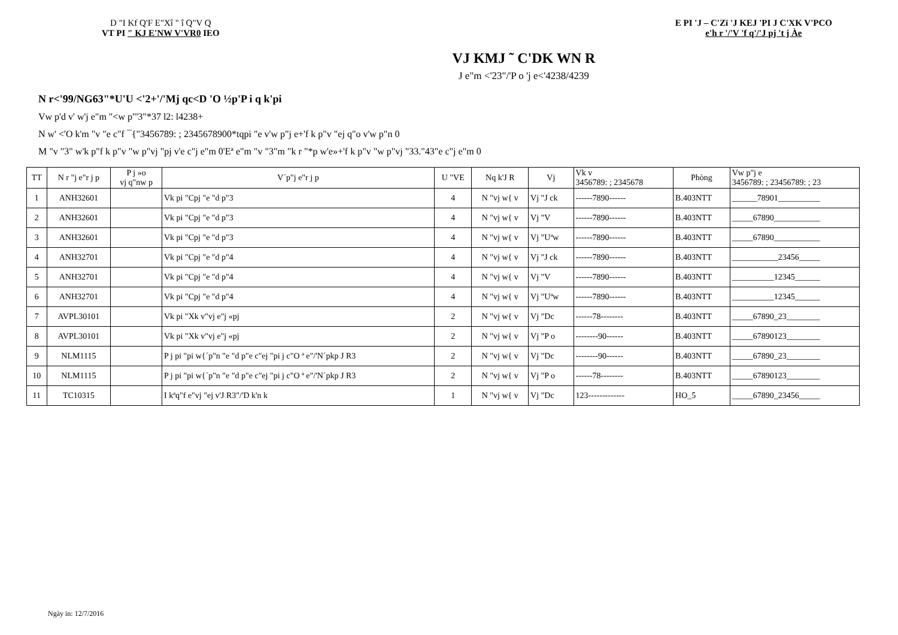D "I Kf Q'F E"Xî " î Q"V Q
VT PI " KJ E'NW V'VR0 IEO
E PI 'J – C'Zï 'J KEJ 'PI J C'XK V'PCO
e'h r '/'V 'f q'/'J pj 't j Àe
VJ KMJ ˜ C'DK WN R
J e"m <'23"/'P o 'j e<'4238/4239
N r<'99/NG63"*U'U <'2+'/'Mj qc<D 'O ½p'P i q k'pi
Vw p'd v' w'j e"m "<w p"'3"*37 l2: l4238+
N w' <'O k'm "v "e c"f ¯{"3456789: ; 2345678900*tqpi "e v'w p"j e+'f k p"v "ej q"o v'w p"n 0
M "v "3" w'k p"f k p"v "w p"vj "pj v'e c"j e"m 0'Eª e"m "v "3"m "k r "*p w'e»+'f k p"v "w p"vj "33."43"e c"j e"m 0
| TT | N r "j e"r j p | P j »o vj q"nw p | V´p"j e"r j p | U "VE | Nq k'J R | Vj | Vk v 3456789: ; 2345678 | Phòng | Vw p"j e 3456789: ; 23456789: ; 23 |
| --- | --- | --- | --- | --- | --- | --- | --- | --- | --- |
| 1 | ANH32601 | | Vk pi "Cpj "e "d p"3 | 4 | N "vj w{ v | Vj "J ck | ------7890------ | B.403NTT | ______78901__________ |
| 2 | ANH32601 | | Vk pi "Cpj "e "d p"3 | 4 | N "vj w{ v | Vj "V | ------7890------ | B.403NTT | _____67890___________ |
| 3 | ANH32601 | | Vk pi "Cpj "e "d p"3 | 4 | N "vj w{ v | Vj "Uªw | ------7890------ | B.403NTT | _____67890___________ |
| 4 | ANH32701 | | Vk pi "Cpj "e "d p"4 | 4 | N "vj w{ v | Vj "J ck | ------7890------ | B.403NTT | ___________23456_____ |
| 5 | ANH32701 | | Vk pi "Cpj "e "d p"4 | 4 | N "vj w{ v | Vj "V | ------7890------ | B.403NTT | __________12345______ |
| 6 | ANH32701 | | Vk pi "Cpj "e "d p"4 | 4 | N "vj w{ v | Vj "Uªw | ------7890------ | B.403NTT | __________12345______ |
| 7 | AVPL30101 | | Vk pi "Xk v"vj e"j «pj | 2 | N "vj w{ v | Vj "Dc | ------78-------- | B.403NTT | _____67890_23________ |
| 8 | AVPL30101 | | Vk pi "Xk v"vj e"j «pj | 2 | N "vj w{ v | Vj "P o | --------90------ | B.403NTT | _____67890123________ |
| 9 | NLM1115 | | P j pi "pi w{´p"n "e "d p"e c"ej "pi j c"O ª e"/'N´pkp J R3 | 2 | N "vj w{ v | Vj "Dc | --------90------ | B.403NTT | _____67890_23________ |
| 10 | NLM1115 | | P j pi "pi w{´p"n "e "d p"e c"ej "pi j c"O ª e"/'N´pkp J R3 | 2 | N "vj w{ v | Vj "P o | ------78-------- | B.403NTT | _____67890123________ |
| 11 | TC10315 | | I kªq"f e"vj "ej v'J R3"/'D k'n k | 1 | N "vj w{ v | Vj "Dc | 123------------- | HO_5 | _____67890_23456_____ |
Ngày in: 12/7/2016